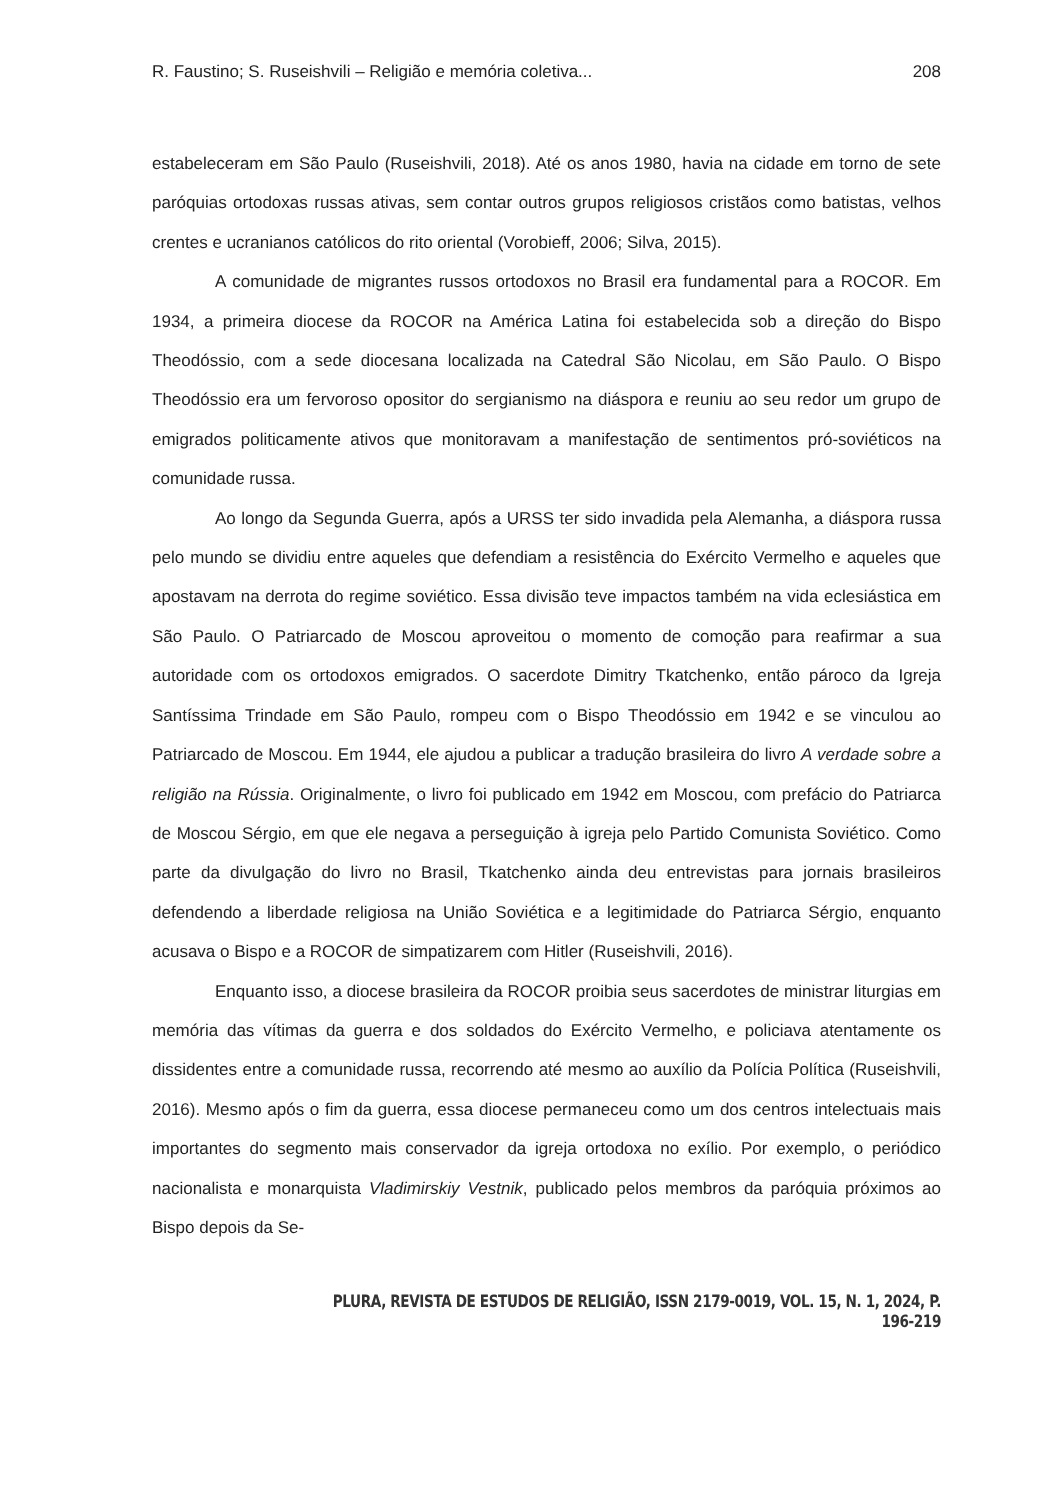R. Faustino; S. Ruseishvili – Religião e memória coletiva... 208
estabeleceram em São Paulo (Ruseishvili, 2018). Até os anos 1980, havia na cidade em torno de sete paróquias ortodoxas russas ativas, sem contar outros grupos religiosos cristãos como batistas, velhos crentes e ucranianos católicos do rito oriental (Vorobieff, 2006; Silva, 2015).
A comunidade de migrantes russos ortodoxos no Brasil era fundamental para a ROCOR. Em 1934, a primeira diocese da ROCOR na América Latina foi estabelecida sob a direção do Bispo Theodóssio, com a sede diocesana localizada na Catedral São Nicolau, em São Paulo. O Bispo Theodóssio era um fervoroso opositor do sergianismo na diáspora e reuniu ao seu redor um grupo de emigrados politicamente ativos que monitoravam a manifestação de sentimentos pró-soviéticos na comunidade russa.
Ao longo da Segunda Guerra, após a URSS ter sido invadida pela Alemanha, a diáspora russa pelo mundo se dividiu entre aqueles que defendiam a resistência do Exército Vermelho e aqueles que apostavam na derrota do regime soviético. Essa divisão teve impactos também na vida eclesiástica em São Paulo. O Patriarcado de Moscou aproveitou o momento de comoção para reafirmar a sua autoridade com os ortodoxos emigrados. O sacerdote Dimitry Tkatchenko, então pároco da Igreja Santíssima Trindade em São Paulo, rompeu com o Bispo Theodóssio em 1942 e se vinculou ao Patriarcado de Moscou. Em 1944, ele ajudou a publicar a tradução brasileira do livro A verdade sobre a religião na Rússia. Originalmente, o livro foi publicado em 1942 em Moscou, com prefácio do Patriarca de Moscou Sérgio, em que ele negava a perseguição à igreja pelo Partido Comunista Soviético. Como parte da divulgação do livro no Brasil, Tkatchenko ainda deu entrevistas para jornais brasileiros defendendo a liberdade religiosa na União Soviética e a legitimidade do Patriarca Sérgio, enquanto acusava o Bispo e a ROCOR de simpatizarem com Hitler (Ruseishvili, 2016).
Enquanto isso, a diocese brasileira da ROCOR proibia seus sacerdotes de ministrar liturgias em memória das vítimas da guerra e dos soldados do Exército Vermelho, e policiava atentamente os dissidentes entre a comunidade russa, recorrendo até mesmo ao auxílio da Polícia Política (Ruseishvili, 2016). Mesmo após o fim da guerra, essa diocese permaneceu como um dos centros intelectuais mais importantes do segmento mais conservador da igreja ortodoxa no exílio. Por exemplo, o periódico nacionalista e monarquista Vladimirskiy Vestnik, publicado pelos membros da paróquia próximos ao Bispo depois da Se-
PLURA, REVISTA DE ESTUDOS DE RELIGIÃO, ISSN 2179-0019, VOL. 15, N. 1, 2024, P. 196-219